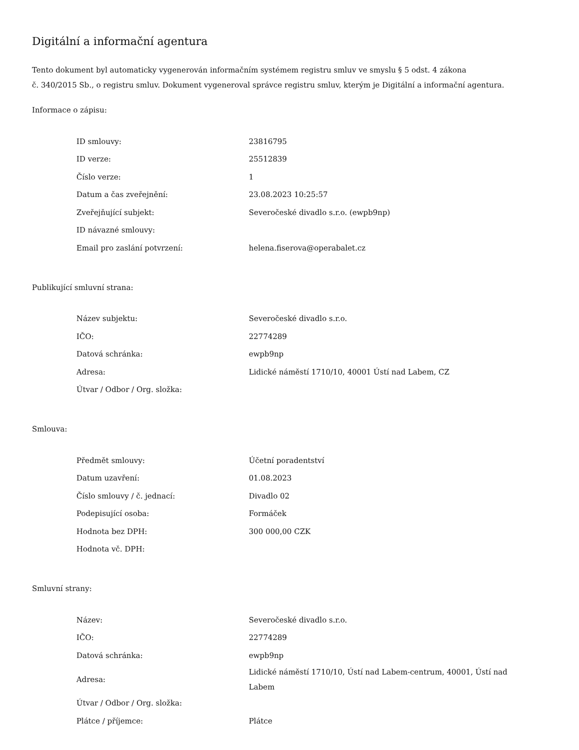Digitální a informační agentura
Tento dokument byl automaticky vygenerován informačním systémem registru smluv ve smyslu § 5 odst. 4 zákona
č. 340/2015 Sb., o registru smluv. Dokument vygeneroval správce registru smluv, kterým je Digitální a informační agentura.
Informace o zápisu:
| ID smlouvy: | 23816795 |
| ID verze: | 25512839 |
| Číslo verze: | 1 |
| Datum a čas zveřejnění: | 23.08.2023 10:25:57 |
| Zveřejňující subjekt: | Severočeské divadlo s.r.o. (ewpb9np) |
| ID návazné smlouvy: | |
| Email pro zaslání potvrzení: | helena.fiserova@operabalet.cz |
Publikující smluvní strana:
| Název subjektu: | Severočeské divadlo s.r.o. |
| IČO: | 22774289 |
| Datová schránka: | ewpb9np |
| Adresa: | Lidické náměstí 1710/10, 40001 Ústí nad Labem, CZ |
| Útvar / Odbor / Org. složka: | |
Smlouva:
| Předmět smlouvy: | Účetní poradentství |
| Datum uzavření: | 01.08.2023 |
| Číslo smlouvy / č. jednací: | Divadlo 02 |
| Podepisující osoba: | Formáček |
| Hodnota bez DPH: | 300 000,00 CZK |
| Hodnota vč. DPH: | |
Smluvní strany:
| Název: | Severočeské divadlo s.r.o. |
| IČO: | 22774289 |
| Datová schránka: | ewpb9np |
| Adresa: | Lidické náměstí 1710/10, Ústí nad Labem-centrum, 40001, Ústí nad Labem |
| Útvar / Odbor / Org. složka: | |
| Plátce / příjemce: | Plátce |